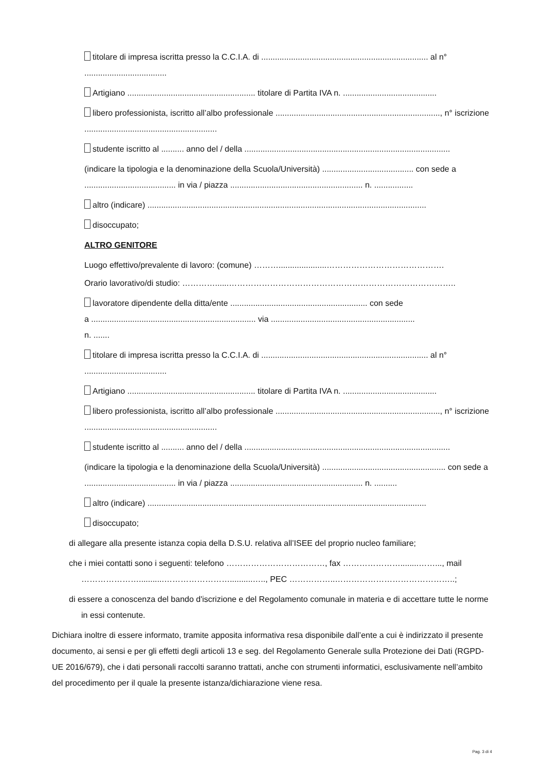titolare di impresa iscritta presso la C.C.I.A. di ......................................................................... al n° ....................................
Artigiano ........................................................ titolare di Partita IVA n. .........................................
libero professionista, iscritto all’albo professionale ........................................................................, n° iscrizione ..........................................................
studente iscritto al .......... anno del / della ..........................................................................................
(indicare la tipologia e la denominazione della Scuola/Università) ........................................ con sede a ........................................ in via / piazza .......................................................... n. .................
altro (indicare) ..........................................................................................................................
disoccupato;
ALTRO GENITORE
Luogo effettivo/prevalente di lavoro: (comune) ……….....................…………………………………….
Orario lavorativo/di studio: …………......………………………………………………………………………..
lavoratore dipendente della ditta/ente ............................................................ con sede
a ........................................................................ via ...............................................................
n. .......
titolare di impresa iscritta presso la C.C.I.A. di ......................................................................... al n° ....................................
Artigiano ........................................................ titolare di Partita IVA n. .........................................
libero professionista, iscritto all’albo professionale ........................................................................, n° iscrizione ..........................................................
studente iscritto al .......... anno del / della ..........................................................................................
(indicare la tipologia e la denominazione della Scuola/Università) ...................................................... con sede a ........................................ in via / piazza .......................................................... n. ..........
altro (indicare) ..........................................................................................................................
disoccupato;
di allegare alla presente istanza copia della D.S.U. relativa all’ISEE del proprio nucleo familiare;
che i miei contatti sono i seguenti: telefono ………………………………, fax …………………........……..., mail …………………...........……………………..........….., PEC ……………..……………………………………..;
di essere a conoscenza del bando d'iscrizione e del Regolamento comunale in materia e di accettare tutte le norme in essi contenute.
Dichiara inoltre di essere informato, tramite apposita informativa resa disponibile dall’ente a cui è indirizzato il presente documento, ai sensi e per gli effetti degli articoli 13 e seg. del Regolamento Generale sulla Protezione dei Dati (RGPD-UE 2016/679), che i dati personali raccolti saranno trattati, anche con strumenti informatici, esclusivamente nell’ambito del procedimento per il quale la presente istanza/dichiarazione viene resa.
Pag. 3 di 4